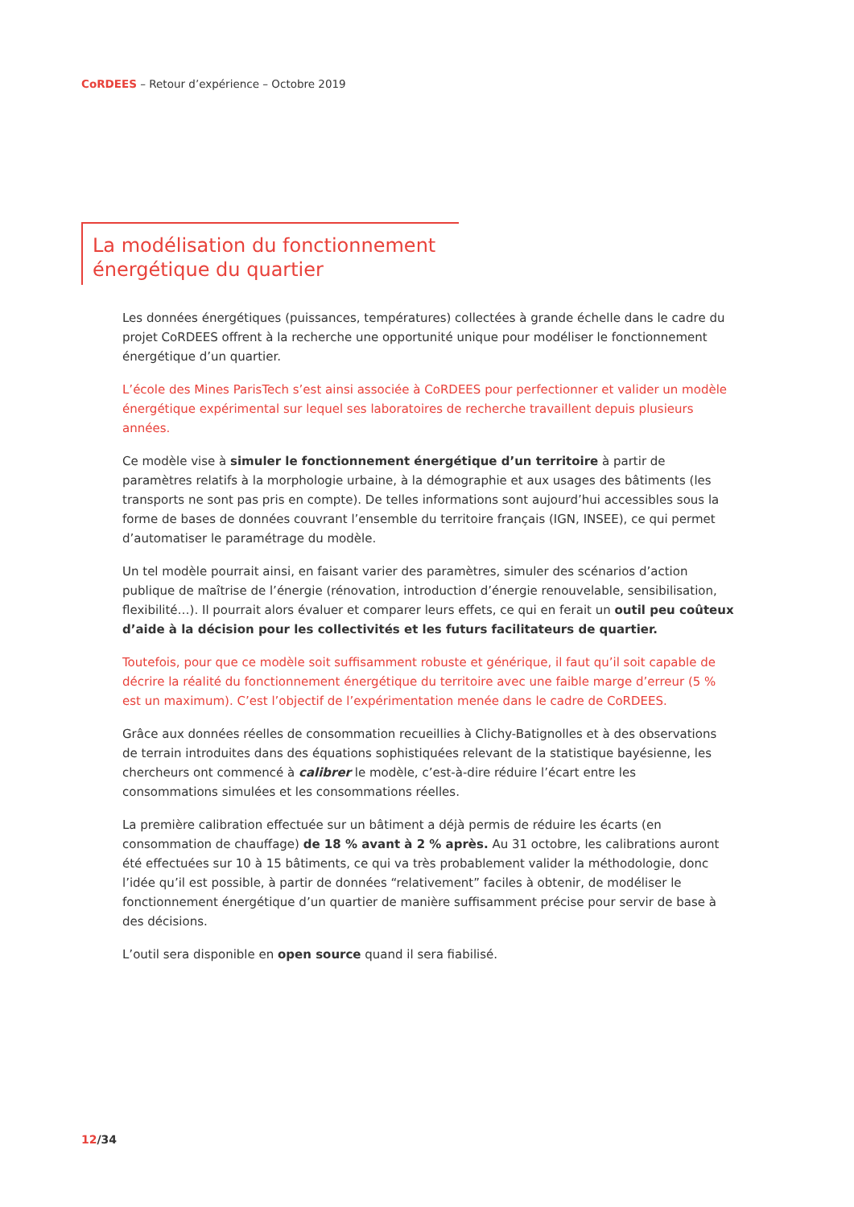CoRDEES – Retour d’expérience – Octobre 2019
La modélisation du fonctionnement énergétique du quartier
Les données énergétiques (puissances, températures) collectées à grande échelle dans le cadre du projet CoRDEES offrent à la recherche une opportunité unique pour modéliser le fonctionnement énergétique d’un quartier.
L’école des Mines ParisTech s’est ainsi associée à CoRDEES pour perfectionner et valider un modèle énergétique expérimental sur lequel ses laboratoires de recherche travaillent depuis plusieurs années.
Ce modèle vise à simuler le fonctionnement énergétique d’un territoire à partir de paramètres relatifs à la morphologie urbaine, à la démographie et aux usages des bâtiments (les transports ne sont pas pris en compte). De telles informations sont aujourd’hui accessibles sous la forme de bases de données couvrant l’ensemble du territoire français (IGN, INSEE), ce qui permet d’automatiser le paramétrage du modèle.
Un tel modèle pourrait ainsi, en faisant varier des paramètres, simuler des scénarios d’action publique de maîtrise de l’énergie (rénovation, introduction d’énergie renouvelable, sensibilisation, flexibilité…). Il pourrait alors évaluer et comparer leurs effets, ce qui en ferait un outil peu coûteux d’aide à la décision pour les collectivités et les futurs facilitateurs de quartier.
Toutefois, pour que ce modèle soit suffisamment robuste et générique, il faut qu’il soit capable de décrire la réalité du fonctionnement énergétique du territoire avec une faible marge d’erreur (5 % est un maximum). C’est l’objectif de l’expérimentation menée dans le cadre de CoRDEES.
Grâce aux données réelles de consommation recueillies à Clichy-Batignolles et à des observations de terrain introduites dans des équations sophistiquées relevant de la statistique bayésienne, les chercheurs ont commencé à calibrer le modèle, c’est-à-dire réduire l’écart entre les consommations simulées et les consommations réelles.
La première calibration effectuée sur un bâtiment a déjà permis de réduire les écarts (en consommation de chauffage) de 18 % avant à 2 % après. Au 31 octobre, les calibrations auront été effectuées sur 10 à 15 bâtiments, ce qui va très probablement valider la méthodologie, donc l’idée qu’il est possible, à partir de données “relativement” faciles à obtenir, de modéliser le fonctionnement énergétique d’un quartier de manière suffisamment précise pour servir de base à des décisions.
L’outil sera disponible en open source quand il sera fiabilisé.
12/34